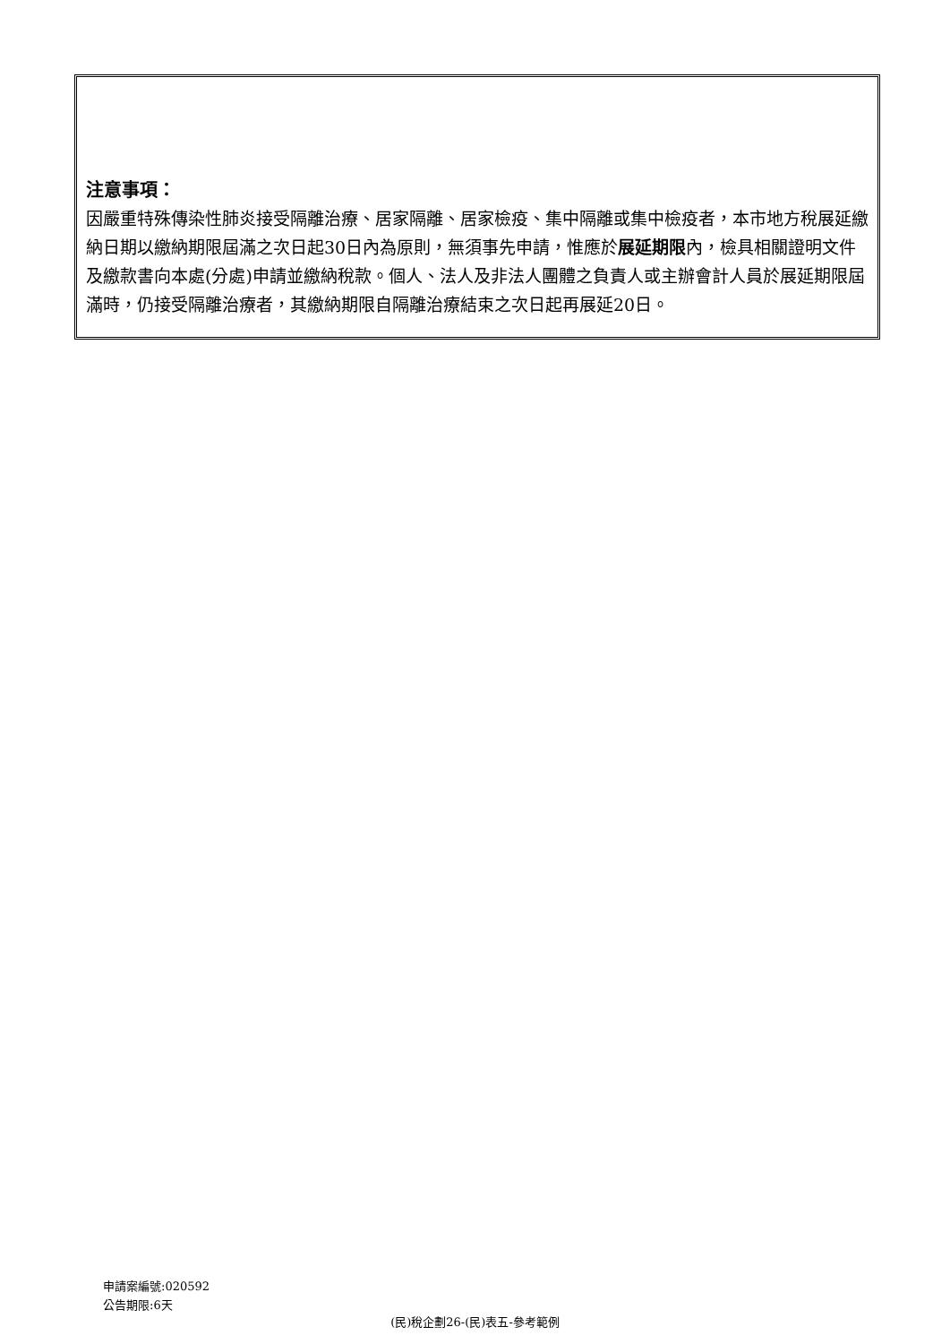注意事項：
因嚴重特殊傳染性肺炎接受隔離治療、居家隔離、居家檢疫、集中隔離或集中檢疫者，本市地方稅展延繳納日期以繳納期限屆滿之次日起30日內為原則，無須事先申請，惟應於展延期限內，檢具相關證明文件及繳款書向本處(分處)申請並繳納稅款。個人、法人及非法人團體之負責人或主辦會計人員於展延期限屆滿時，仍接受隔離治療者，其繳納期限自隔離治療結束之次日起再展延20日。
申請案編號:020592
公告期限:6天
(民)稅企劃26-(民)表五-參考範例